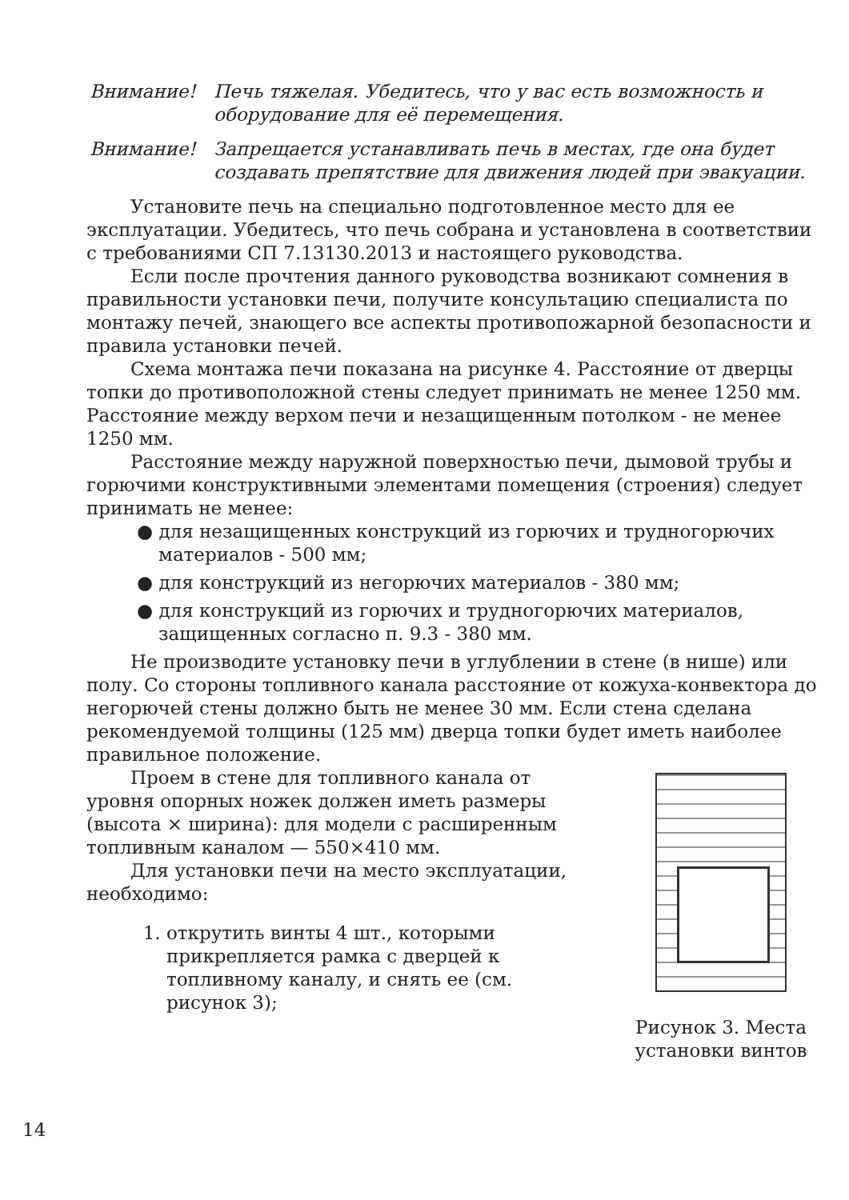Внимание! Печь тяжелая. Убедитесь, что у вас есть возмож­ность и оборудование для её перемещения.
Внимание! Запрещается устанавливать печь в местах, где она будет создавать препятствие для движения людей при эвакуации.
Установите печь на специально подготовленное место для ее эксплуатации. Убедитесь, что печь собрана и установлена в соответствии с требованиями СП 7.13130.2013 и настоящего руководства.
Если после прочтения данного руководства возникают сомнения в правильности установки печи, получите консультацию специалиста по монтажу печей, знающего все аспекты противопо­жарной безопасности и правила установки печей.
Схема монтажа печи показана на рисунке 4. Расстояние от дверцы топки до противоположной стены следует принимать не менее 1250 мм. Расстояние между верхом печи и незащищенным потолком - не менее 1250 мм.
Расстояние между наружной поверхностью печи, дымовой трубы и горючими конструктивными элементами помещения (строения) следует принимать не менее:
● для незащищенных конструкций из горючих и трудного­рючих материалов - 500 мм;
● для конструкций из негорючих материалов - 380 мм;
● для конструкций из горючих и трудногорючих материа­лов, защищенных согласно п. 9.3 - 380 мм.
Не производите установку печи в углублении в стене (в нише) или полу. Со стороны топливного канала расстояние от кожуха-конвектора до негорючей стены должно быть не менее 30 мм. Если стена сделана рекомендуемой толщины (125 мм) дверца топки будет иметь наиболее правильное положение.
Рисунок 3. Места установки винтов
Проем в стене для топливного канала от уровня опорных ножек должен иметь размеры (высота × ширина): для модели с расширенным топливным каналом — 550×410 мм.
Для установки печи на место эксплуата­ции, необходимо:
1. открутить винты 4 шт., которыми прикрепляется рамка с дверцей к топливному каналу, и снять ее (см. рисунок 3);
14